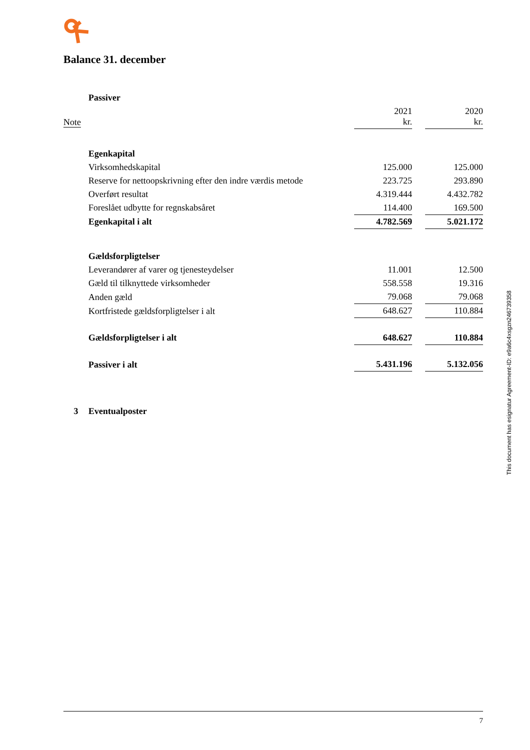Balance 31. december
| | Passiver | | | |
| Note | | 2021 kr. | | 2020 kr. |
| | Egenkapital | | | |
| | Virksomhedskapital | 125.000 | | 125.000 |
| | Reserve for nettoopskrivning efter den indre værdis metode | 223.725 | | 293.890 |
| | Overført resultat | 4.319.444 | | 4.432.782 |
| | Foreslået udbytte for regnskabsåret | 114.400 | | 169.500 |
| | Egenkapital i alt | 4.782.569 | | 5.021.172 |
| | Gældsforpligtelser | | | |
| | Leverandører af varer og tjenesteydelser | 11.001 | | 12.500 |
| | Gæld til tilknyttede virksomheder | 558.558 | | 19.316 |
| | Anden gæld | 79.068 | | 79.068 |
| | Kortfristede gældsforpligtelser i alt | 648.627 | | 110.884 |
| | Gældsforpligtelser i alt | 648.627 | | 110.884 |
| | Passiver i alt | 5.431.196 | | 5.132.056 |
| 3 | Eventualposter | | | |
This document has esignatur Agreement-ID: e9a6c4xsgzn246739358
7